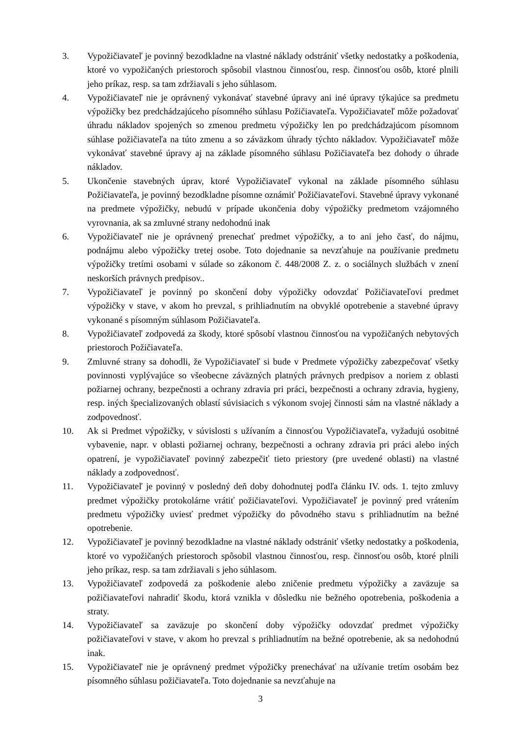3. Vypožičiavateľ je povinný bezodkladne na vlastné náklady odstrániť všetky nedostatky a poškodenia, ktoré vo vypožičaných priestoroch spôsobil vlastnou činnosťou, resp. činnosťou osôb, ktoré plnili jeho príkaz, resp. sa tam zdržiavali s jeho súhlasom.
4. Vypožičiavateľ nie je oprávnený vykonávať stavebné úpravy ani iné úpravy týkajúce sa predmetu výpožičky bez predchádzajúceho písomného súhlasu Požičiavateľa. Vypožičiavateľ môže požadovať úhradu nákladov spojených so zmenou predmetu výpožičky len po predchádzajúcom písomnom súhlase požičiavateľa na túto zmenu a so záväzkom úhrady týchto nákladov. Vypožičiavateľ môže vykonávať stavebné úpravy aj na základe písomného súhlasu Požičiavateľa bez dohody o úhrade nákladov.
5. Ukončenie stavebných úprav, ktoré Vypožičiavateľ vykonal na základe písomného súhlasu Požičiavateľa, je povinný bezodkladne písomne oznámiť Požičiavateľovi. Stavebné úpravy vykonané na predmete výpožičky, nebudú v prípade ukončenia doby výpožičky predmetom vzájomného vyrovnania, ak sa zmluvné strany nedohodnú inak
6. Vypožičiavateľ nie je oprávnený prenechať predmet výpožičky, a to ani jeho časť, do nájmu, podnájmu alebo výpožičky tretej osobe. Toto dojednanie sa nevzťahuje na používanie predmetu výpožičky tretími osobami v súlade so zákonom č. 448/2008 Z. z. o sociálnych službách v znení neskorších právnych predpisov..
7. Vypožičiavateľ je povinný po skončení doby výpožičky odovzdať Požičiavateľovi predmet výpožičky v stave, v akom ho prevzal, s prihliadnutím na obvyklé opotrebenie a stavebné úpravy vykonané s písomným súhlasom Požičiavateľa.
8. Vypožičiavateľ zodpovedá za škody, ktoré spôsobí vlastnou činnosťou na vypožičaných nebytových priestoroch Požičiavateľa.
9. Zmluvné strany sa dohodli, že Vypožičiavateľ si bude v Predmete výpožičky zabezpečovať všetky povinnosti vyplývajúce so všeobecne záväzných platných právnych predpisov a noriem z oblasti požiarnej ochrany, bezpečnosti a ochrany zdravia pri práci, bezpečnosti a ochrany zdravia, hygieny, resp. iných špecializovaných oblastí súvisiacich s výkonom svojej činnosti sám na vlastné náklady a zodpovednosť.
10. Ak si Predmet výpožičky, v súvislosti s užívaním a činnosťou Vypožičiavateľa, vyžadujú osobitné vybavenie, napr. v oblasti požiarnej ochrany, bezpečnosti a ochrany zdravia pri práci alebo iných opatrení, je vypožičiavateľ povinný zabezpečiť tieto priestory (pre uvedené oblasti) na vlastné náklady a zodpovednosť.
11. Vypožičiavateľ je povinný v posledný deň doby dohodnutej podľa článku IV. ods. 1. tejto zmluvy predmet výpožičky protokolárne vrátiť požičiavateľovi. Vypožičiavateľ je povinný pred vrátením predmetu výpožičky uviesť predmet výpožičky do pôvodného stavu s prihliadnutím na bežné opotrebenie.
12. Vypožičiavateľ je povinný bezodkladne na vlastné náklady odstrániť všetky nedostatky a poškodenia, ktoré vo vypožičaných priestoroch spôsobil vlastnou činnosťou, resp. činnosťou osôb, ktoré plnili jeho príkaz, resp. sa tam zdržiavali s jeho súhlasom.
13. Vypožičiavateľ zodpovedá za poškodenie alebo zničenie predmetu výpožičky a zaväzuje sa požičiavateľovi nahradiť škodu, ktorá vznikla v dôsledku nie bežného opotrebenia, poškodenia a straty.
14. Vypožičiavateľ sa zaväzuje po skončení doby výpožičky odovzdať predmet výpožičky požičiavateľovi v stave, v akom ho prevzal s prihliadnutím na bežné opotrebenie, ak sa nedohodnú inak.
15. Vypožičiavateľ nie je oprávnený predmet výpožičky prenechávať na užívanie tretím osobám bez písomného súhlasu požičiavateľa. Toto dojednanie sa nevzťahuje na
3